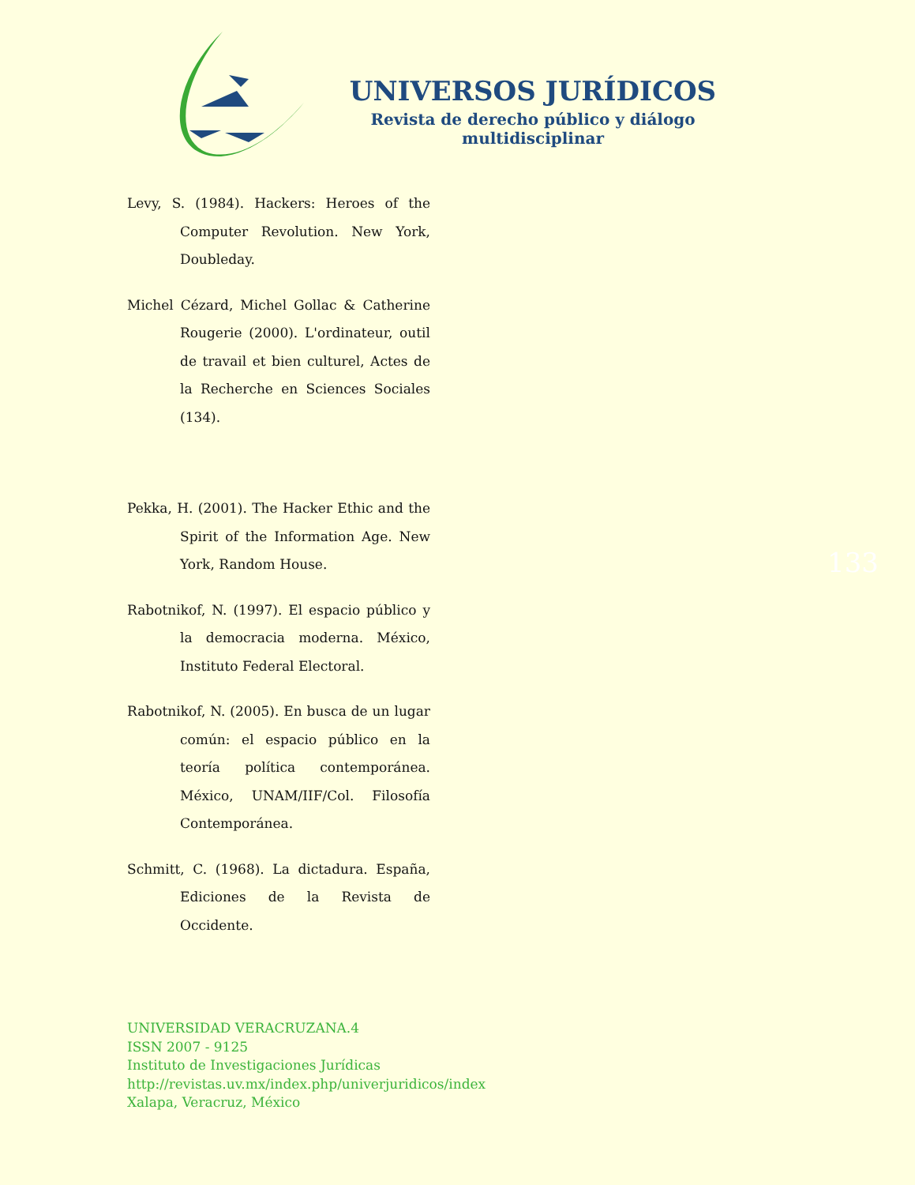UNIVERSOS JURÍDICOS
Revista de derecho público y diálogo multidisciplinar
Levy, S. (1984). Hackers: Heroes of the Computer Revolution. New York, Doubleday.
Michel Cézard, Michel Gollac & Catherine Rougerie (2000). L'ordinateur, outil de travail et bien culturel, Actes de la Recherche en Sciences Sociales (134).
Pekka, H. (2001). The Hacker Ethic and the Spirit of the Information Age. New York, Random House.
Rabotnikof, N. (1997). El espacio público y la democracia moderna. México, Instituto Federal Electoral.
Rabotnikof, N. (2005). En busca de un lugar común: el espacio público en la teoría política contemporánea. México, UNAM/IIF/Col. Filosofía Contemporánea.
Schmitt, C. (1968). La dictadura. España, Ediciones de la Revista de Occidente.
133
UNIVERSIDAD VERACRUZANA.4
ISSN 2007 - 9125
Instituto de Investigaciones Jurídicas
http://revistas.uv.mx/index.php/univerjuridicos/index
Xalapa, Veracruz, México